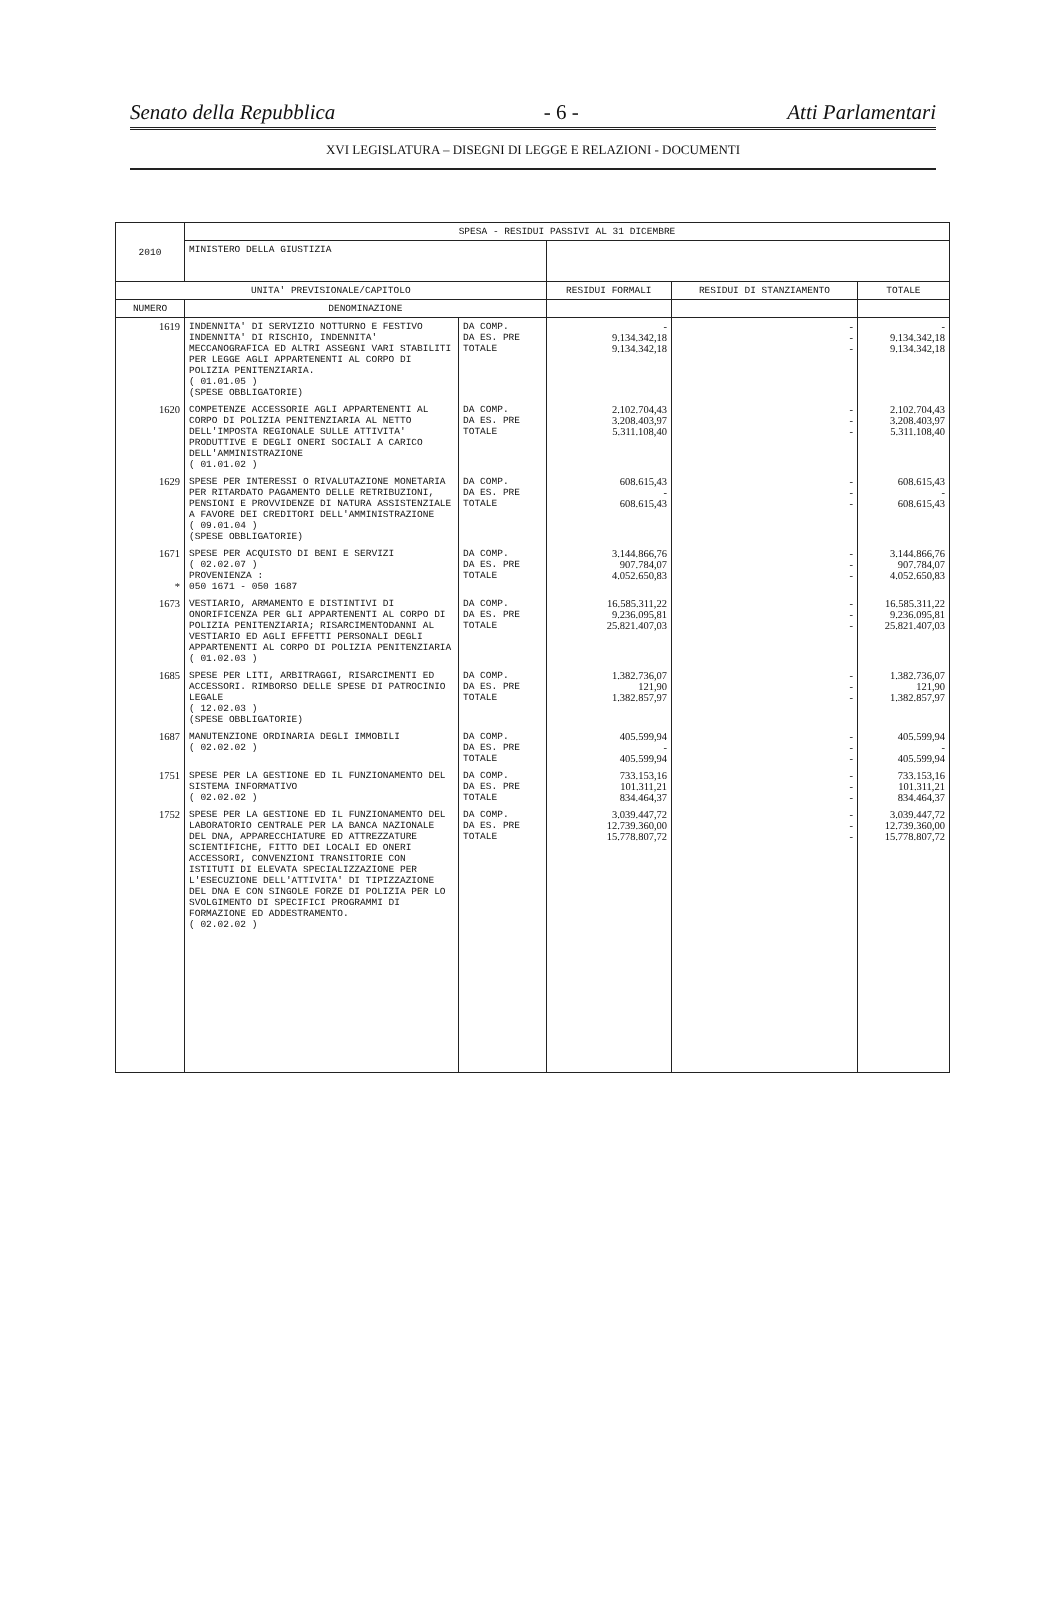Senato della Repubblica - 6 - Atti Parlamentari
XVI LEGISLATURA – DISEGNI DI LEGGE E RELAZIONI - DOCUMENTI
| 2010 | SPESA - RESIDUI PASSIVI AL 31 DICEMBRE | | | | |
| | MINISTERO DELLA GIUSTIZIA | | | | |
| UNITA' PREVISIONALE/CAPITOLO | | | RESIDUI FORMALI | RESIDUI DI STANZIAMENTO | TOTALE |
| NUMERO | DENOMINAZIONE | | | | |
| 1619 | INDENNITA' DI SERVIZIO NOTTURNO E FESTIVO INDENNITA' DI RISCHIO, INDENNITA' MECCANOGRAFICA ED ALTRI ASSEGNI VARI STABILITI PER LEGGE AGLI APPARTENENTI AL CORPO DI POLIZIA PENITENZIARIA. ( 01.01.05 ) (SPESE OBBLIGATORIE) | DA COMP. DA ES. PRE TOTALE | - 9.134.342,18 9.134.342,18 | - - - | - 9.134.342,18 9.134.342,18 |
| 1620 | COMPETENZE ACCESSORIE AGLI APPARTENENTI AL CORPO DI POLIZIA PENITENZIARIA AL NETTO DELL'IMPOSTA REGIONALE SULLE ATTIVITA' PRODUTTIVE E DEGLI ONERI SOCIALI A CARICO DELL'AMMINISTRAZIONE ( 01.01.02 ) | DA COMP. DA ES. PRE TOTALE | 2.102.704,43 3.208.403,97 5.311.108,40 | - - - | 2.102.704,43 3.208.403,97 5.311.108,40 |
| 1629 | SPESE PER INTERESSI O RIVALUTAZIONE MONETARIA PER RITARDATO PAGAMENTO DELLE RETRIBUZIONI, PENSIONI E PROVVIDENZE DI NATURA ASSISTENZIALE A FAVORE DEI CREDITORI DELL'AMMINISTRAZIONE ( 09.01.04 ) (SPESE OBBLIGATORIE) | DA COMP. DA ES. PRE TOTALE | 608.615,43 - 608.615,43 | - - - | 608.615,43 - 608.615,43 |
| 1671 * | SPESE PER ACQUISTO DI BENI E SERVIZI ( 02.02.07 ) PROVENIENZA : 050 1671 - 050 1687 | DA COMP. DA ES. PRE TOTALE | 3.144.866,76 907.784,07 4.052.650,83 | - - - | 3.144.866,76 907.784,07 4.052.650,83 |
| 1673 | VESTIARIO, ARMAMENTO E DISTINTIVI DI ONORIFICENZA PER GLI APPARTENENTI AL CORPO DI POLIZIA PENITENZIARIA; RISARCIMENTODANNI AL VESTIARIO ED AGLI EFFETTI PERSONALI DEGLI APPARTENENTI AL CORPO DI POLIZIA PENITENZIARIA ( 01.02.03 ) | DA COMP. DA ES. PRE TOTALE | 16.585.311,22 9.236.095,81 25.821.407,03 | - - - | 16.585.311,22 9.236.095,81 25.821.407,03 |
| 1685 | SPESE PER LITI, ARBITRAGGI, RISARCIMENTI ED ACCESSORI. RIMBORSO DELLE SPESE DI PATROCINIO LEGALE ( 12.02.03 ) (SPESE OBBLIGATORIE) | DA COMP. DA ES. PRE TOTALE | 1.382.736,07 121,90 1.382.857,97 | - - - | 1.382.736,07 121,90 1.382.857,97 |
| 1687 | MANUTENZIONE ORDINARIA DEGLI IMMOBILI ( 02.02.02 ) | DA COMP. DA ES. PRE TOTALE | 405.599,94 - 405.599,94 | - - - | 405.599,94 - 405.599,94 |
| 1751 | SPESE PER LA GESTIONE ED IL FUNZIONAMENTO DEL SISTEMA INFORMATIVO ( 02.02.02 ) | DA COMP. DA ES. PRE TOTALE | 733.153,16 101.311,21 834.464,37 | - - - | 733.153,16 101.311,21 834.464,37 |
| 1752 | SPESE PER LA GESTIONE ED IL FUNZIONAMENTO DEL LABORATORIO CENTRALE PER LA BANCA NAZIONALE DEL DNA, APPARECCHIATURE ED ATTREZZATURE SCIENTIFICHE, FITTO DEI LOCALI ED ONERI ACCESSORI, CONVENZIONI TRANSITORIE CON ISTITUTI DI ELEVATA SPECIALIZZAZIONE PER L'ESECUZIONE DELL'ATTIVITA' DI TIPIZZAZIONE DEL DNA E CON SINGOLE FORZE DI POLIZIA PER LO SVOLGIMENTO DI SPECIFICI PROGRAMMI DI FORMAZIONE ED ADDESTRAMENTO. ( 02.02.02 ) | DA COMP. DA ES. PRE TOTALE | 3.039.447,72 12.739.360,00 15.778.807,72 | - - - | 3.039.447,72 12.739.360,00 15.778.807,72 |